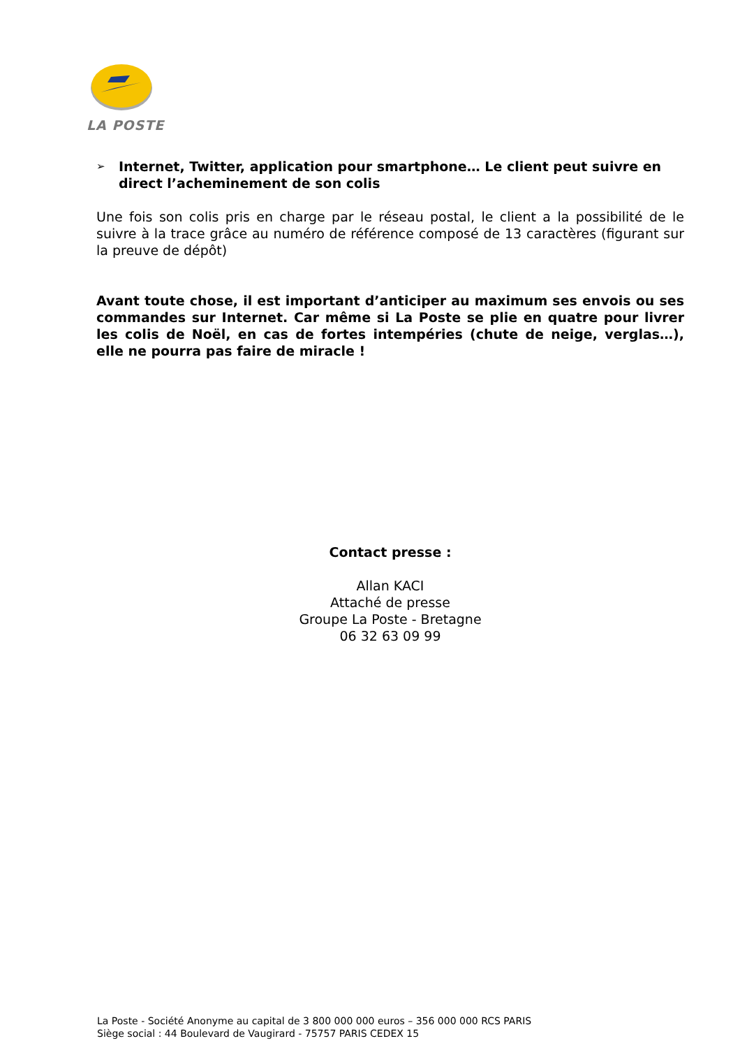LA POSTE
➢ Internet, Twitter, application pour smartphone… Le client peut suivre en direct l’acheminement de son colis
Une fois son colis pris en charge par le réseau postal, le client a la possibilité de le suivre à la trace grâce au numéro de référence composé de 13 caractères (figurant sur la preuve de dépôt)
Avant toute chose, il est important d’anticiper au maximum ses envois ou ses commandes sur Internet. Car même si La Poste se plie en quatre pour livrer les colis de Noël, en cas de fortes intempéries (chute de neige, verglas…), elle ne pourra pas faire de miracle !
Contact presse :
Allan KACI
Attaché de presse
Groupe La Poste - Bretagne
06 32 63 09 99
La Poste - Société Anonyme au capital de 3 800 000 000 euros – 356 000 000 RCS PARIS
Siège social : 44 Boulevard de Vaugirard - 75757 PARIS CEDEX 15